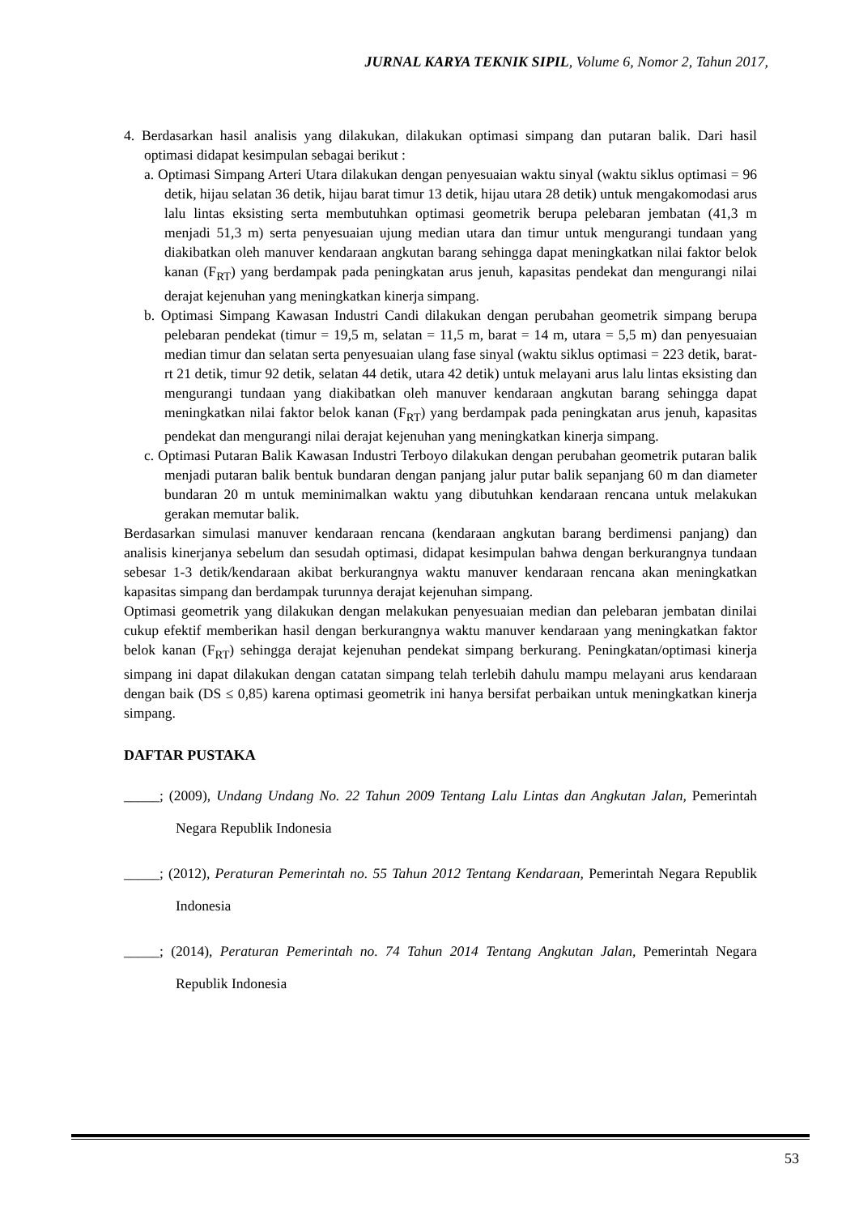JURNAL KARYA TEKNIK SIPIL, Volume 6, Nomor 2, Tahun 2017,
4. Berdasarkan hasil analisis yang dilakukan, dilakukan optimasi simpang dan putaran balik. Dari hasil optimasi didapat kesimpulan sebagai berikut :
a. Optimasi Simpang Arteri Utara dilakukan dengan penyesuaian waktu sinyal (waktu siklus optimasi = 96 detik, hijau selatan 36 detik, hijau barat timur 13 detik, hijau utara 28 detik) untuk mengakomodasi arus lalu lintas eksisting serta membutuhkan optimasi geometrik berupa pelebaran jembatan (41,3 m menjadi 51,3 m) serta penyesuaian ujung median utara dan timur untuk mengurangi tundaan yang diakibatkan oleh manuver kendaraan angkutan barang sehingga dapat meningkatkan nilai faktor belok kanan (F<sub>RT</sub>) yang berdampak pada peningkatan arus jenuh, kapasitas pendekat dan mengurangi nilai derajat kejenuhan yang meningkatkan kinerja simpang.
b. Optimasi Simpang Kawasan Industri Candi dilakukan dengan perubahan geometrik simpang berupa pelebaran pendekat (timur = 19,5 m, selatan = 11,5 m, barat = 14 m, utara = 5,5 m) dan penyesuaian median timur dan selatan serta penyesuaian ulang fase sinyal (waktu siklus optimasi = 223 detik, barat-rt 21 detik, timur 92 detik, selatan 44 detik, utara 42 detik) untuk melayani arus lalu lintas eksisting dan mengurangi tundaan yang diakibatkan oleh manuver kendaraan angkutan barang sehingga dapat meningkatkan nilai faktor belok kanan (F<sub>RT</sub>) yang berdampak pada peningkatan arus jenuh, kapasitas pendekat dan mengurangi nilai derajat kejenuhan yang meningkatkan kinerja simpang.
c. Optimasi Putaran Balik Kawasan Industri Terboyo dilakukan dengan perubahan geometrik putaran balik menjadi putaran balik bentuk bundaran dengan panjang jalur putar balik sepanjang 60 m dan diameter bundaran 20 m untuk meminimalkan waktu yang dibutuhkan kendaraan rencana untuk melakukan gerakan memutar balik.
Berdasarkan simulasi manuver kendaraan rencana (kendaraan angkutan barang berdimensi panjang) dan analisis kinerjanya sebelum dan sesudah optimasi, didapat kesimpulan bahwa dengan berkurangnya tundaan sebesar 1-3 detik/kendaraan akibat berkurangnya waktu manuver kendaraan rencana akan meningkatkan kapasitas simpang dan berdampak turunnya derajat kejenuhan simpang.
Optimasi geometrik yang dilakukan dengan melakukan penyesuaian median dan pelebaran jembatan dinilai cukup efektif memberikan hasil dengan berkurangnya waktu manuver kendaraan yang meningkatkan faktor belok kanan (F<sub>RT</sub>) sehingga derajat kejenuhan pendekat simpang berkurang. Peningkatan/optimasi kinerja simpang ini dapat dilakukan dengan catatan simpang telah terlebih dahulu mampu melayani arus kendaraan dengan baik (DS ≤ 0,85) karena optimasi geometrik ini hanya bersifat perbaikan untuk meningkatkan kinerja simpang.
DAFTAR PUSTAKA
_____; (2009), Undang Undang No. 22 Tahun 2009 Tentang Lalu Lintas dan Angkutan Jalan, Pemerintah Negara Republik Indonesia
_____; (2012), Peraturan Pemerintah no. 55 Tahun 2012 Tentang Kendaraan, Pemerintah Negara Republik Indonesia
_____; (2014), Peraturan Pemerintah no. 74 Tahun 2014 Tentang Angkutan Jalan, Pemerintah Negara Republik Indonesia
53